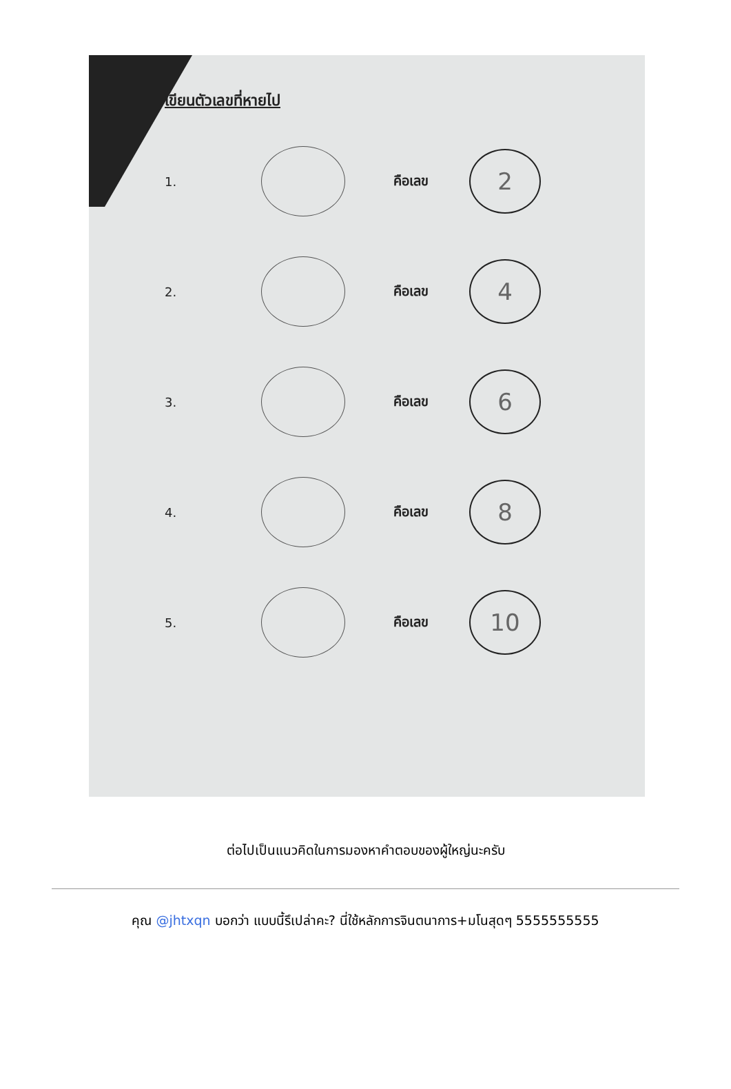เขียนตัวเลขที่หายไป
1. คือเลข
2
2. คือเลข
4
3. คือเลข
6
4. คือเลข
8
5. คือเลข
10
ต่อไปเป็นแนวคิดในการมองหาคำตอบของผู้ใหญ่นะครับ
คุณ @jhtxqn บอกว่า แบบนี้รึเปล่าคะ? นี่ใช้หลักการจินตนาการ+มโนสุดๆ 5555555555